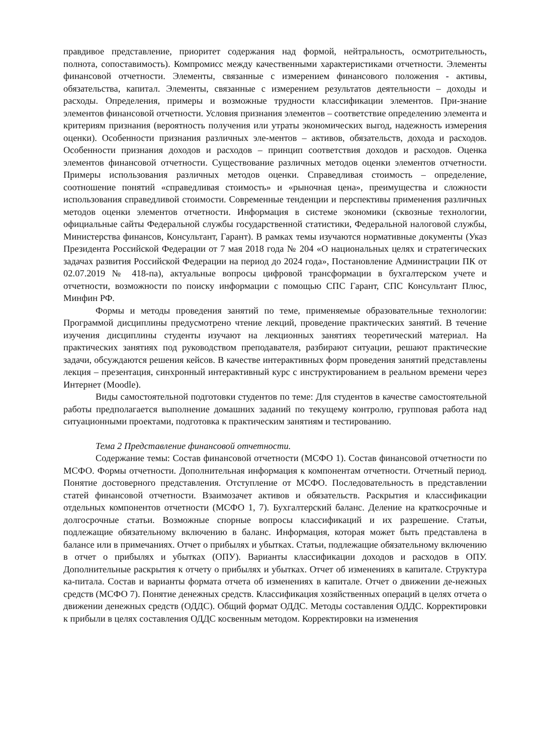правдивое представление, приоритет содержания над формой, нейтральность, осмотрительность, полнота, сопоставимость). Компромисс между качественными характеристиками отчетности. Элементы финансовой отчетности. Элементы, связанные с измерением финансового положения - активы, обязательства, капитал. Элементы, связанные с измерением результатов деятельности – доходы и расходы. Определения, примеры и возможные трудности классификации элементов. При-знание элементов финансовой отчетности. Условия признания элементов – соответствие определению элемента и критериям признания (вероятность получения или утраты экономических выгод, надежность измерения оценки). Особенности признания различных эле-ментов – активов, обязательств, дохода и расходов. Особенности признания доходов и расходов – принцип соответствия доходов и расходов. Оценка элементов финансовой отчетности. Существование различных методов оценки элементов отчетности. Примеры использования различных методов оценки. Справедливая стоимость – определение, соотношение понятий «справедливая стоимость» и «рыночная цена», преимущества и сложности использования справедливой стоимости. Современные тенденции и перспективы применения различных методов оценки элементов отчетности. Информация в системе экономики (сквозные технологии, официальные сайты Федеральной службы государственной статистики, Федеральной налоговой службы, Министерства финансов, Консультант, Гарант). В рамках темы изучаются нормативные документы (Указ Президента Российской Федерации от 7 мая 2018 года № 204 «О национальных целях и стратегических задачах развития Российской Федерации на период до 2024 года», Постановление Администрации ПК от 02.07.2019 № 418-па), актуальные вопросы цифровой трансформации в бухгалтерском учете и отчетности, возможности по поиску информации с помощью СПС Гарант, СПС Консультант Плюс, Минфин РФ.
Формы и методы проведения занятий по теме, применяемые образовательные технологии: Программой дисциплины предусмотрено чтение лекций, проведение практических занятий. В течение изучения дисциплины студенты изучают на лекционных занятиях теоретический материал. На практических занятиях под руководством преподавателя, разбирают ситуации, решают практические задачи, обсуждаются решения кейсов. В качестве интерактивных форм проведения занятий представлены лекция – презентация, синхронный интерактивный курс с инструктированием в реальном времени через Интернет (Moodle).
Виды самостоятельной подготовки студентов по теме: Для студентов в качестве самостоятельной работы предполагается выполнение домашних заданий по текущему контролю, групповая работа над ситуационными проектами, подготовка к практическим занятиям и тестированию.
Тема 2 Представление финансовой отчетности.
Содержание темы: Состав финансовой отчетности (МСФО 1). Состав финансовой отчетности по МСФО. Формы отчетности. Дополнительная информация к компонентам отчетности. Отчетный период. Понятие достоверного представления. Отступление от МСФО. Последовательность в представлении статей финансовой отчетности. Взаимозачет активов и обязательств. Раскрытия и классификации отдельных компонентов отчетности (МСФО 1, 7). Бухгалтерский баланс. Деление на краткосрочные и долгосрочные статьи. Возможные спорные вопросы классификаций и их разрешение. Статьи, подлежащие обязательному включению в баланс. Информация, которая может быть представлена в балансе или в примечаниях. Отчет о прибылях и убытках. Статьи, подлежащие обязательному включению в отчет о прибылях и убытках (ОПУ). Варианты классификации доходов и расходов в ОПУ. Дополнительные раскрытия к отчету о прибылях и убытках. Отчет об изменениях в капитале. Структура ка-питала. Состав и варианты формата отчета об изменениях в капитале. Отчет о движении де-нежных средств (МСФО 7). Понятие денежных средств. Классификация хозяйственных операций в целях отчета о движении денежных средств (ОДДС). Общий формат ОДДС. Методы составления ОДДС. Корректировки к прибыли в целях составления ОДДС косвенным методом. Корректировки на изменения